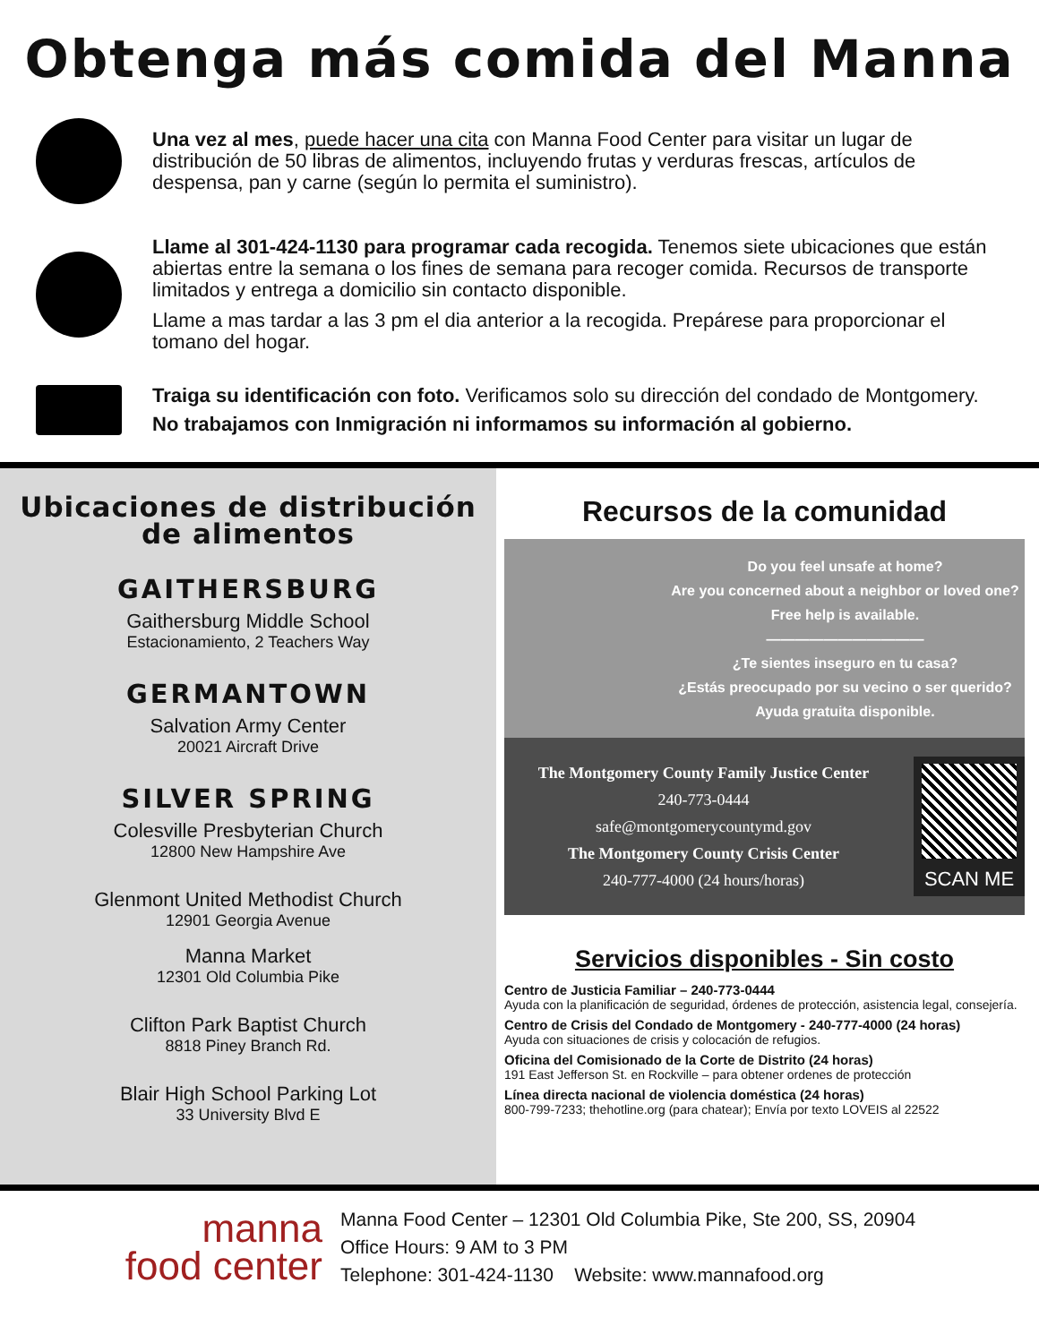Obtenga más comida del Manna
Una vez al mes, puede hacer una cita con Manna Food Center para visitar un lugar de distribución de 50 libras de alimentos, incluyendo frutas y verduras frescas, artículos de despensa, pan y carne (según lo permita el suministro).
Llame al 301-424-1130 para programar cada recogida. Tenemos siete ubicaciones que están abiertas entre la semana o los fines de semana para recoger comida. Recursos de transporte limitados y entrega a domicilio sin contacto disponible.
Llame a mas tardar a las 3 pm el dia anterior a la recogida. Prepárese para proporcionar el tomano del hogar.
Traiga su identificación con foto. Verificamos solo su dirección del condado de Montgomery.
No trabajamos con Inmigración ni informamos su información al gobierno.
Ubicaciones de distribución
de alimentos
GAITHERSBURG
Gaithersburg Middle School
Estacionamiento, 2 Teachers Way
GERMANTOWN
Salvation Army Center
20021 Aircraft Drive
SILVER SPRING
Colesville Presbyterian Church
12800 New Hampshire Ave
Glenmont United Methodist Church
12901 Georgia Avenue
Manna Market
12301 Old Columbia Pike
Clifton Park Baptist Church
8818 Piney Branch Rd.
Blair High School Parking Lot
33 University Blvd E
Recursos de la comunidad
Do you feel unsafe at home?
Are you concerned about a neighbor or loved one?
Free help is available.
———————————
¿Te sientes inseguro en tu casa?
¿Estás preocupado por su vecino o ser querido?
Ayuda gratuita disponible.
The Montgomery County Family Justice Center
240-773-0444
safe@montgomerycountymd.gov
The Montgomery County Crisis Center
240-777-4000 (24 hours/horas)
SCAN ME
Servicios disponibles - Sin costo
Centro de Justicia Familiar – 240-773-0444
Ayuda con la planificación de seguridad, órdenes de protección, asistencia legal, consejería.
Centro de Crisis del Condado de Montgomery - 240-777-4000 (24 horas)
Ayuda con situaciones de crisis y colocación de refugios.
Oficina del Comisionado de la Corte de Distrito (24 horas)
191 East Jefferson St. en Rockville – para obtener ordenes de protección
Línea directa nacional de violencia doméstica (24 horas)
800-799-7233; thehotline.org (para chatear); Envía por texto LOVEIS al 22522
manna
food center
Manna Food Center – 12301 Old Columbia Pike, Ste 200, SS, 20904
Office Hours: 9 AM to 3 PM
Telephone: 301-424-1130 Website: www.mannafood.org